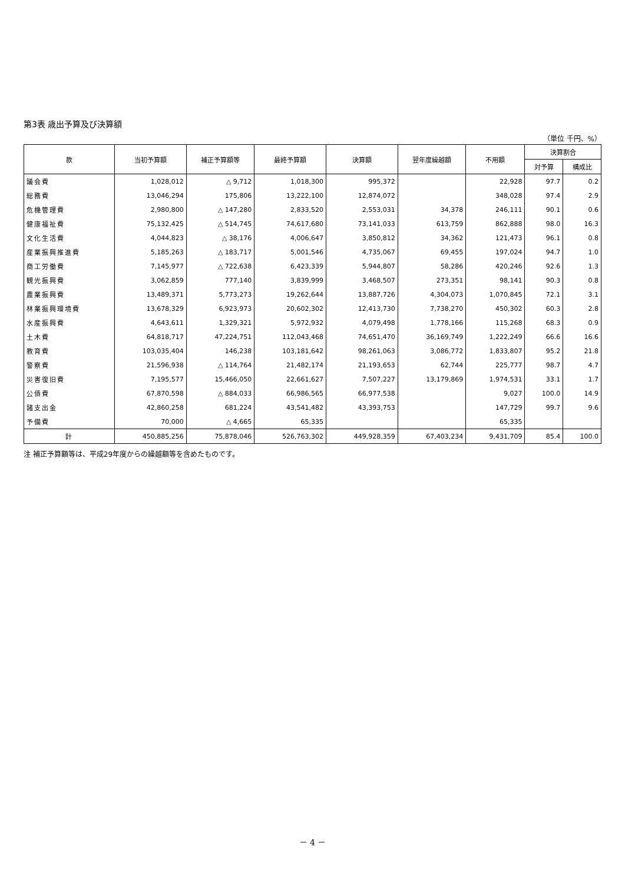第3表 歳出予算及び決算額
（単位 千円、%）
| 款 | 当初予算額 | 補正予算額等 | 最終予算額 | 決算額 | 翌年度繰越額 | 不用額 | 決算割合 | |
| --- | --- | --- | --- | --- | --- | --- | --- | --- |
| | | | | | | | 対予算 | 構成比 |
| 議会費 | 1,028,012 | △ 9,712 | 1,018,300 | 995,372 | | 22,928 | 97.7 | 0.2 |
| 総務費 | 13,046,294 | 175,806 | 13,222,100 | 12,874,072 | | 348,028 | 97.4 | 2.9 |
| 危機管理費 | 2,980,800 | △ 147,280 | 2,833,520 | 2,553,031 | 34,378 | 246,111 | 90.1 | 0.6 |
| 健康福祉費 | 75,132,425 | △ 514,745 | 74,617,680 | 73,141,033 | 613,759 | 862,888 | 98.0 | 16.3 |
| 文化生活費 | 4,044,823 | △ 38,176 | 4,006,647 | 3,850,812 | 34,362 | 121,473 | 96.1 | 0.8 |
| 産業振興推進費 | 5,185,263 | △ 183,717 | 5,001,546 | 4,735,067 | 69,455 | 197,024 | 94.7 | 1.0 |
| 商工労働費 | 7,145,977 | △ 722,638 | 6,423,339 | 5,944,807 | 58,286 | 420,246 | 92.6 | 1.3 |
| 観光振興費 | 3,062,859 | 777,140 | 3,839,999 | 3,468,507 | 273,351 | 98,141 | 90.3 | 0.8 |
| 農業振興費 | 13,489,371 | 5,773,273 | 19,262,644 | 13,887,726 | 4,304,073 | 1,070,845 | 72.1 | 3.1 |
| 林業振興環境費 | 13,678,329 | 6,923,973 | 20,602,302 | 12,413,730 | 7,738,270 | 450,302 | 60.3 | 2.8 |
| 水産振興費 | 4,643,611 | 1,329,321 | 5,972,932 | 4,079,498 | 1,778,166 | 115,268 | 68.3 | 0.9 |
| 土木費 | 64,818,717 | 47,224,751 | 112,043,468 | 74,651,470 | 36,169,749 | 1,222,249 | 66.6 | 16.6 |
| 教育費 | 103,035,404 | 146,238 | 103,181,642 | 98,261,063 | 3,086,772 | 1,833,807 | 95.2 | 21.8 |
| 警察費 | 21,596,938 | △ 114,764 | 21,482,174 | 21,193,653 | 62,744 | 225,777 | 98.7 | 4.7 |
| 災害復旧費 | 7,195,577 | 15,466,050 | 22,661,627 | 7,507,227 | 13,179,869 | 1,974,531 | 33.1 | 1.7 |
| 公債費 | 67,870,598 | △ 884,033 | 66,986,565 | 66,977,538 | | 9,027 | 100.0 | 14.9 |
| 諸支出金 | 42,860,258 | 681,224 | 43,541,482 | 43,393,753 | | 147,729 | 99.7 | 9.6 |
| 予備費 | 70,000 | △ 4,665 | 65,335 | | | 65,335 | | |
| 計 | 450,885,256 | 75,878,046 | 526,763,302 | 449,928,359 | 67,403,234 | 9,431,709 | 85.4 | 100.0 |
注 補正予算額等は、平成29年度からの繰越額等を含めたものです。
－ 4 －